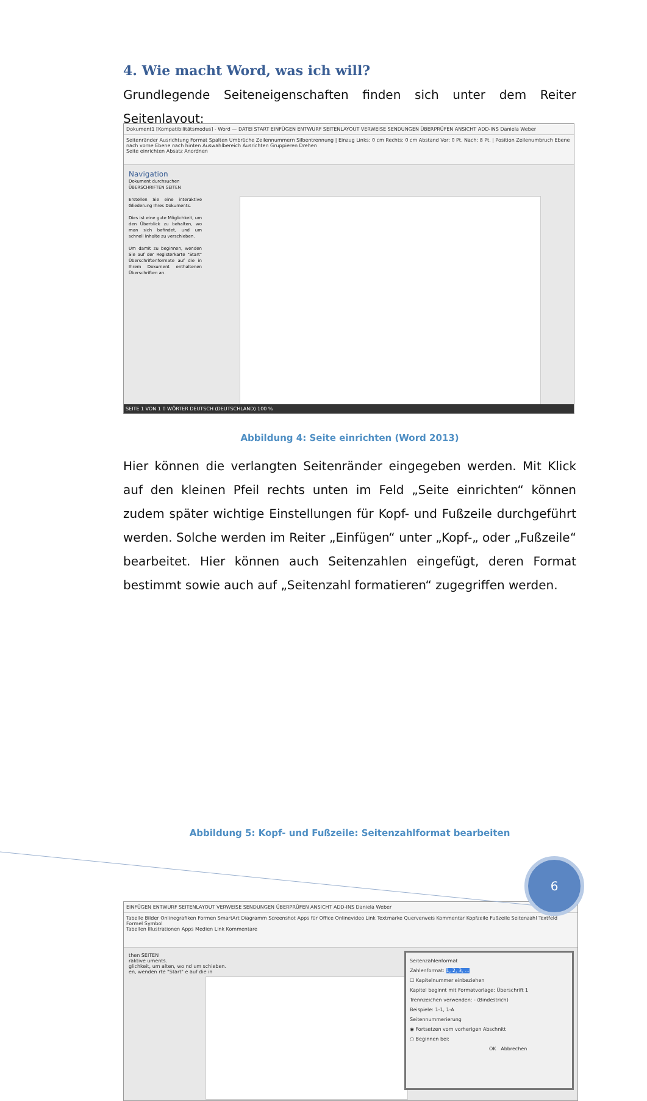4. Wie macht Word, was ich will?
Grundlegende Seiteneigenschaften finden sich unter dem Reiter Seitenlayout:
Dokument1 [Kompatibilitätsmodus] - Word — DATEI START EINFÜGEN ENTWURF SEITENLAYOUT VERWEISE SENDUNGEN ÜBERPRÜFEN ANSICHT ADD-INS Daniela Weber
Seitenränder Ausrichtung Format Spalten Umbrüche Zeilennummern Silbentrennung | Einzug Links: 0 cm Rechts: 0 cm Abstand Vor: 0 Pt. Nach: 8 Pt. | Position Zeilenumbruch Ebene nach vorne Ebene nach hinten Auswahlbereich Ausrichten Gruppieren Drehen
Seite einrichten Absatz Anordnen
Navigation
Dokument durchsuchen
ÜBERSCHRIFTEN SEITEN
Erstellen Sie eine interaktive Gliederung Ihres Dokuments.
Dies ist eine gute Möglichkeit, um den Überblick zu behalten, wo man sich befindet, und um schnell Inhalte zu verschieben.
Um damit zu beginnen, wenden Sie auf der Registerkarte "Start" Überschriftenformate auf die in Ihrem Dokument enthaltenen Überschriften an.
SEITE 1 VON 1 0 WÖRTER DEUTSCH (DEUTSCHLAND) 100 %
Abbildung 4: Seite einrichten (Word 2013)
Hier können die verlangten Seitenränder eingegeben werden. Mit Klick auf den kleinen Pfeil rechts unten im Feld „Seite einrichten“ können zudem später wichtige Einstellungen für Kopf- und Fußzeile durchgeführt werden. Solche werden im Reiter „Einfügen“ unter „Kopf-„ oder „Fußzeile“ bearbeitet. Hier können auch Seitenzahlen eingefügt, deren Format bestimmt sowie auch auf „Seitenzahl formatieren“ zugegriffen werden.
EINFÜGEN ENTWURF SEITENLAYOUT VERWEISE SENDUNGEN ÜBERPRÜFEN ANSICHT ADD-INS Daniela Weber
Tabelle Bilder Onlinegrafiken Formen SmartArt Diagramm Screenshot Apps für Office Onlinevideo Link Textmarke Querverweis Kommentar Kopfzeile Fußzeile Seitenzahl Textfeld Formel Symbol
Tabellen Illustrationen Apps Medien Link Kommentare
then SEITEN
raktive uments.
glichkeit, um alten, wo nd um schieben.
en, wenden rte "Start" e auf die in
Seitenzahlenformat
Zahlenformat: 1, 2, 3, ...
☐ Kapitelnummer einbeziehen
Kapitel beginnt mit Formatvorlage: Überschrift 1
Trennzeichen verwenden: - (Bindestrich)
Beispiele: 1-1, 1-A
Seitennummerierung
◉ Fortsetzen vom vorherigen Abschnitt
○ Beginnen bei:
OK Abbrechen
Abbildung 5: Kopf- und Fußzeile: Seitenzahlformat bearbeiten
6